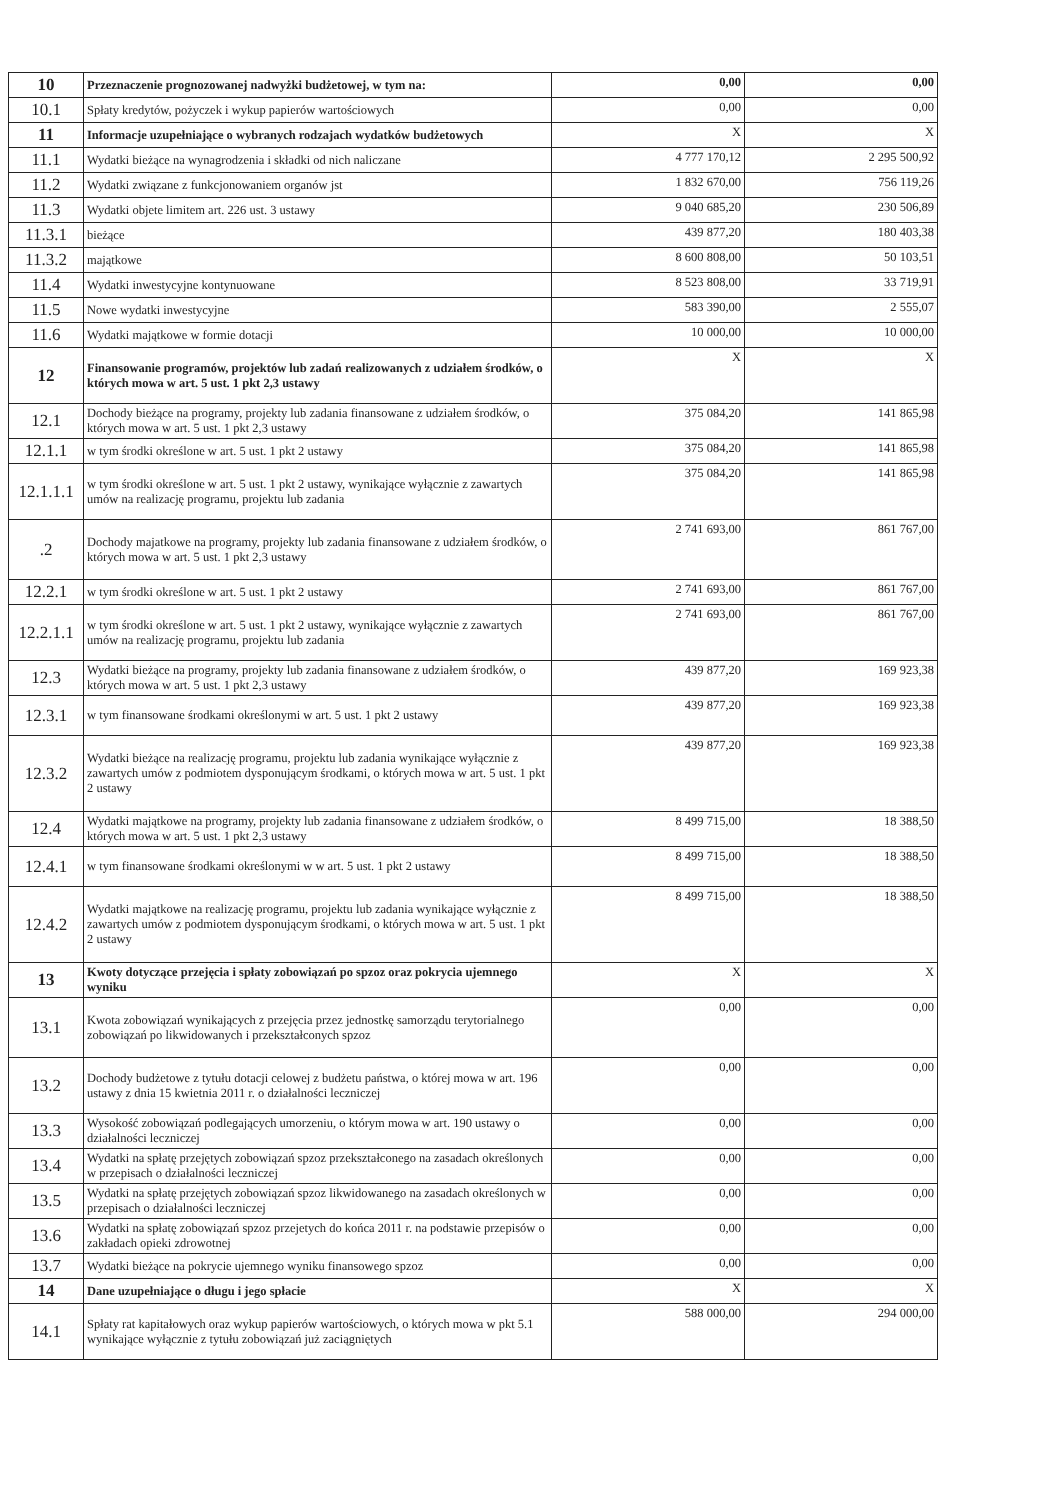| 10 | Przeznaczenie prognozowanej nadwyżki budżetowej, w tym na: | 0,00 | 0,00 |
| 10.1 | Spłaty kredytów, pożyczek i wykup papierów wartościowych | 0,00 | 0,00 |
| 11 | Informacje uzupełniające o wybranych rodzajach wydatków budżetowych | X | X |
| 11.1 | Wydatki bieżące na wynagrodzenia i składki od nich naliczane | 4 777 170,12 | 2 295 500,92 |
| 11.2 | Wydatki związane z funkcjonowaniem organów jst | 1 832 670,00 | 756 119,26 |
| 11.3 | Wydatki objete limitem art. 226 ust. 3 ustawy | 9 040 685,20 | 230 506,89 |
| 11.3.1 | bieżące | 439 877,20 | 180 403,38 |
| 11.3.2 | majątkowe | 8 600 808,00 | 50 103,51 |
| 11.4 | Wydatki inwestycyjne kontynuowane | 8 523 808,00 | 33 719,91 |
| 11.5 | Nowe wydatki inwestycyjne | 583 390,00 | 2 555,07 |
| 11.6 | Wydatki majątkowe w formie dotacji | 10 000,00 | 10 000,00 |
| 12 | Finansowanie programów, projektów lub zadań realizowanych z udziałem środków, o których mowa w art. 5 ust. 1 pkt 2,3 ustawy | X | X |
| 12.1 | Dochody bieżące na programy, projekty lub zadania finansowane z udziałem środków, o których mowa w art. 5 ust. 1 pkt 2,3 ustawy | 375 084,20 | 141 865,98 |
| 12.1.1 | w tym środki określone w art. 5 ust. 1 pkt 2 ustawy | 375 084,20 | 141 865,98 |
| 12.1.1.1 | w tym środki określone w art. 5 ust. 1 pkt 2 ustawy, wynikające wyłącznie z zawartych umów na realizację programu, projektu lub zadania | 375 084,20 | 141 865,98 |
| .2 | Dochody majatkowe na programy, projekty lub zadania finansowane z udziałem środków, o których mowa w art. 5 ust. 1 pkt 2,3 ustawy | 2 741 693,00 | 861 767,00 |
| 12.2.1 | w tym środki określone w art. 5 ust. 1 pkt 2 ustawy | 2 741 693,00 | 861 767,00 |
| 12.2.1.1 | w tym środki określone w art. 5 ust. 1 pkt 2 ustawy, wynikające wyłącznie z zawartych umów na realizację programu, projektu lub zadania | 2 741 693,00 | 861 767,00 |
| 12.3 | Wydatki bieżące na programy, projekty lub zadania finansowane z udziałem środków, o których mowa w art. 5 ust. 1 pkt 2,3 ustawy | 439 877,20 | 169 923,38 |
| 12.3.1 | w tym finansowane środkami określonymi w art. 5 ust. 1 pkt 2 ustawy | 439 877,20 | 169 923,38 |
| 12.3.2 | Wydatki bieżące na realizację programu, projektu lub zadania wynikające wyłącznie z zawartych umów z podmiotem dysponującym środkami, o których mowa w art. 5 ust. 1 pkt 2 ustawy | 439 877,20 | 169 923,38 |
| 12.4 | Wydatki majątkowe na programy, projekty lub zadania finansowane z udziałem środków, o których mowa w art. 5 ust. 1 pkt 2,3 ustawy | 8 499 715,00 | 18 388,50 |
| 12.4.1 | w tym finansowane środkami określonymi w w art. 5 ust. 1 pkt 2 ustawy | 8 499 715,00 | 18 388,50 |
| 12.4.2 | Wydatki majątkowe na realizację programu, projektu lub zadania wynikające wyłącznie z zawartych umów z podmiotem dysponującym środkami, o których mowa w art. 5 ust. 1 pkt 2 ustawy | 8 499 715,00 | 18 388,50 |
| 13 | Kwoty dotyczące przejęcia i spłaty zobowiązań po spzoz oraz pokrycia ujemnego wyniku | X | X |
| 13.1 | Kwota zobowiązań wynikających z przejęcia przez jednostkę samorządu terytorialnego zobowiązań po likwidowanych i przekształconych spzoz | 0,00 | 0,00 |
| 13.2 | Dochody budżetowe z tytułu dotacji celowej z budżetu państwa, o której mowa w art. 196 ustawy z dnia 15 kwietnia 2011 r. o działalności leczniczej | 0,00 | 0,00 |
| 13.3 | Wysokość zobowiązań podlegających umorzeniu, o którym mowa w art. 190 ustawy o działalności leczniczej | 0,00 | 0,00 |
| 13.4 | Wydatki na spłatę przejętych zobowiązań spzoz przekształconego na zasadach określonych w przepisach o działalności leczniczej | 0,00 | 0,00 |
| 13.5 | Wydatki na spłatę przejętych zobowiązań spzoz likwidowanego na zasadach określonych w przepisach o działalności leczniczej | 0,00 | 0,00 |
| 13.6 | Wydatki na spłatę zobowiązań spzoz przejetych do końca 2011 r. na podstawie przepisów o zakładach opieki zdrowotnej | 0,00 | 0,00 |
| 13.7 | Wydatki bieżące na pokrycie ujemnego wyniku finansowego spzoz | 0,00 | 0,00 |
| 14 | Dane uzupełniające o długu i jego spłacie | X | X |
| 14.1 | Spłaty rat kapitałowych oraz wykup papierów wartościowych, o których mowa w pkt 5.1 wynikające wyłącznie z tytułu zobowiązań już zaciągniętych | 588 000,00 | 294 000,00 |